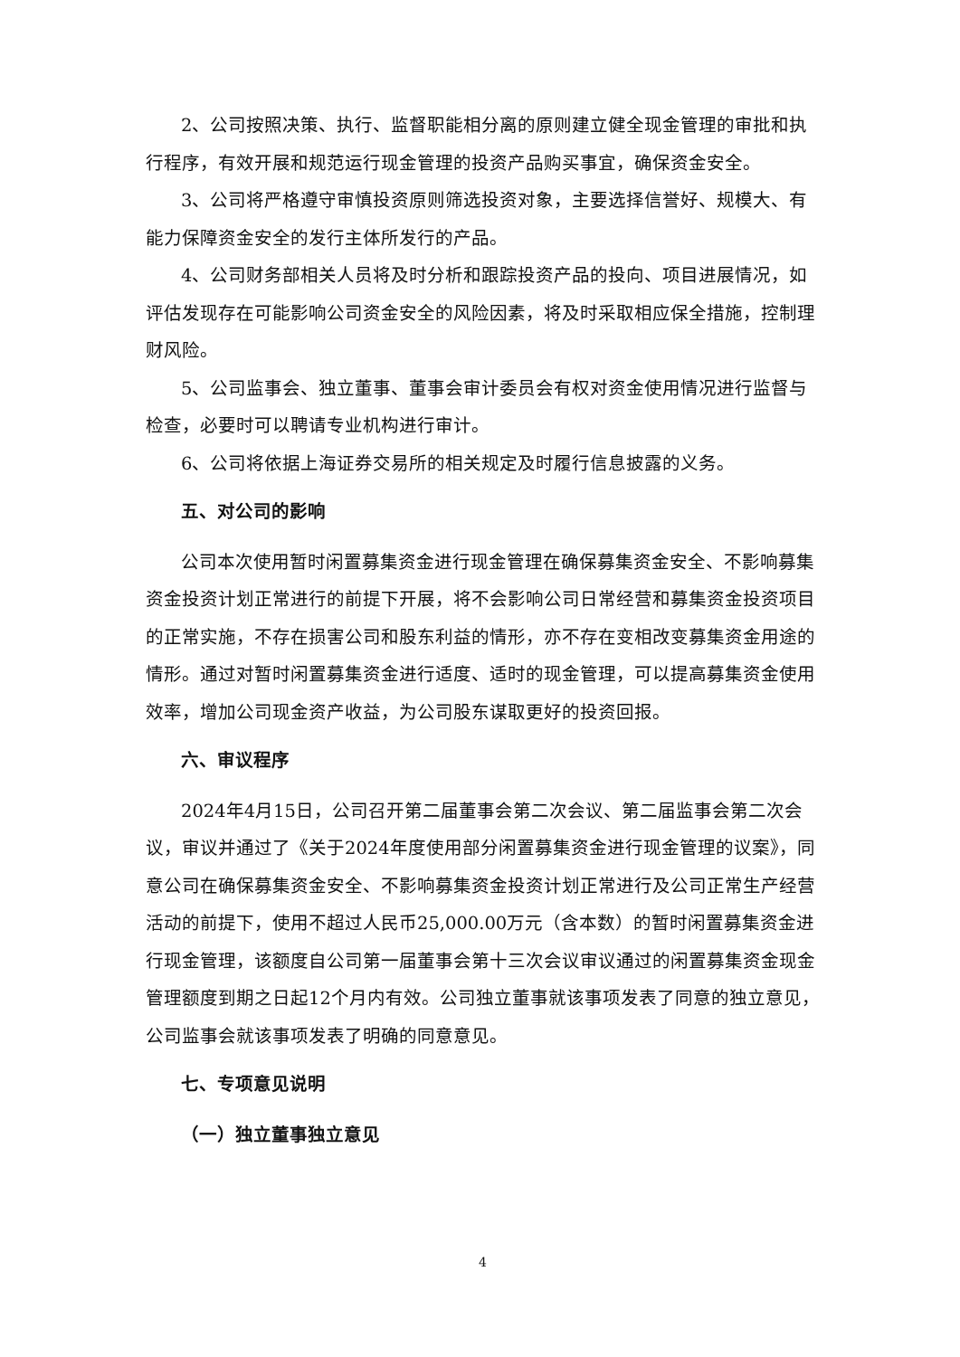2、公司按照决策、执行、监督职能相分离的原则建立健全现金管理的审批和执行程序，有效开展和规范运行现金管理的投资产品购买事宜，确保资金安全。
3、公司将严格遵守审慎投资原则筛选投资对象，主要选择信誉好、规模大、有能力保障资金安全的发行主体所发行的产品。
4、公司财务部相关人员将及时分析和跟踪投资产品的投向、项目进展情况，如评估发现存在可能影响公司资金安全的风险因素，将及时采取相应保全措施，控制理财风险。
5、公司监事会、独立董事、董事会审计委员会有权对资金使用情况进行监督与检查，必要时可以聘请专业机构进行审计。
6、公司将依据上海证券交易所的相关规定及时履行信息披露的义务。
五、对公司的影响
公司本次使用暂时闲置募集资金进行现金管理在确保募集资金安全、不影响募集资金投资计划正常进行的前提下开展，将不会影响公司日常经营和募集资金投资项目的正常实施，不存在损害公司和股东利益的情形，亦不存在变相改变募集资金用途的情形。通过对暂时闲置募集资金进行适度、适时的现金管理，可以提高募集资金使用效率，增加公司现金资产收益，为公司股东谋取更好的投资回报。
六、审议程序
2024年4月15日，公司召开第二届董事会第二次会议、第二届监事会第二次会议，审议并通过了《关于2024年度使用部分闲置募集资金进行现金管理的议案》，同意公司在确保募集资金安全、不影响募集资金投资计划正常进行及公司正常生产经营活动的前提下，使用不超过人民币25,000.00万元（含本数）的暂时闲置募集资金进行现金管理，该额度自公司第一届董事会第十三次会议审议通过的闲置募集资金现金管理额度到期之日起12个月内有效。公司独立董事就该事项发表了同意的独立意见，公司监事会就该事项发表了明确的同意意见。
七、专项意见说明
（一）独立董事独立意见
4